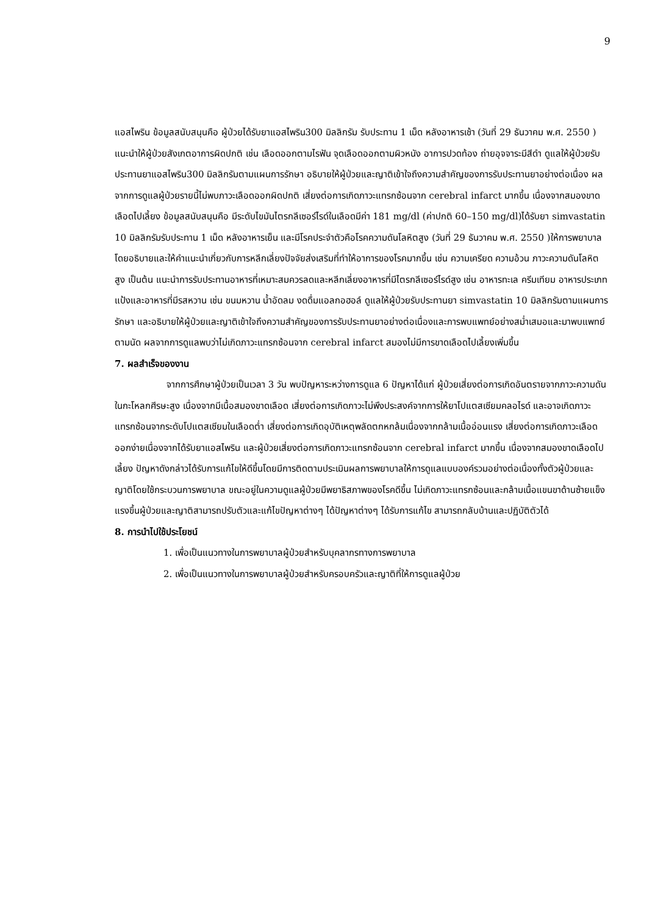9
แอสไพริน ข้อมูลสนับสนุนคือ ผู้ป่วยได้รับยาแอสไพริน300 มิลลิกรัม รับประทาน 1 เม็ด หลังอาหารเช้า (วันที่ 29 ธันวาคม พ.ศ. 2550 ) แนะนำให้ผู้ป่วยสังเกตอาการผิดปกติ เช่น เลือดออกตามไรฟัน จุดเลือดออกตามผิวหนัง อาการปวดท้อง ถ่ายอุจจาระมีสีดำ ดูแลให้ผู้ป่วยรับประทานยาแอสไพริน300 มิลลิกรัมตามแผนการรักษา อธิบายให้ผู้ป่วยและญาติเข้าใจถึงความสำคัญของการรับประทานยาอย่างต่อเนื่อง ผลจากการดูแลผู้ป่วยรายนี้ไม่พบภาวะเลือดออกผิดปกติ เสี่ยงต่อการเกิดภาวะแทรกซ้อนจาก cerebral infarct มากขึ้น เนื่องจากสมองขาดเลือดไปเลี้ยง ข้อมูลสนับสนุนคือ มีระดับไขมันไตรกลีเซอร์ไรด์ในเลือดมีค่า 181 mg/dl (ค่าปกติ 60–150 mg/dl)ได้รับยา simvastatin 10 มิลลิกรัมรับประทาน 1 เม็ด หลังอาหารเย็น และมีโรคประจำตัวคือโรคความดันโลหิตสูง (วันที่ 29 ธันวาคม พ.ศ. 2550 )ให้การพยาบาลโดยอธิบายและให้คำแนะนำเกี่ยวกับการหลีกเลี่ยงปัจจัยส่งเสริมที่ทำให้อาการของโรคมากขึ้น เช่น ความเครียด ความอ้วน ภาวะความดันโลหิตสูง เป็นต้น แนะนำการรับประทานอาหารที่เหมาะสมควรลดและหลีกเลี่ยงอาหารที่มีไตรกลีเซอร์ไรด์สูง เช่น อาหารทะเล ครีมเทียม อาหารประเภทแป้งและอาหารที่มีรสหวาน เช่น ขนมหวาน น้ำอัดลม งดดื่มแอลกอฮอล์ ดูแลให้ผู้ป่วยรับประทานยา simvastatin 10 มิลลิกรัมตามแผนการรักษา และอธิบายให้ผู้ป่วยและญาติเข้าใจถึงความสำคัญของการรับประทานยาอย่างต่อเนื่องและการพบแพทย์อย่างสม่ำเสมอและมาพบแพทย์ตามนัด ผลจากการดูแลพบว่าไม่เกิดภาวะแทรกซ้อนจาก cerebral infarct สมองไม่มีการขาดเลือดไปเลี้ยงเพิ่มขึ้น
7. ผลสำเร็จของงาน
จากการศึกษาผู้ป่วยเป็นเวลา 3 วัน พบปัญหาระหว่างการดูแล 6 ปัญหาได้แก่ ผู้ป่วยเสี่ยงต่อการเกิดอันตรายจากภาวะความดันในกะโหลกศีรษะสูง เนื่องจากมีเนื้อสมองขาดเลือด เสี่ยงต่อการเกิดภาวะไม่พึงประสงค์จากการให้ยาโปแตสเซียมคลอไรด์ และอาจเกิดภาวะแทรกซ้อนจากระดับโปแตสเซียมในเลือดต่ำ เสี่ยงต่อการเกิดอุบัติเหตุพลัดตกหกล้มเนื่องจากกล้ามเนื้ออ่อนแรง เสี่ยงต่อการเกิดภาวะเลือดออกง่ายเนื่องจากได้รับยาแอสไพริน และผู้ป่วยเสี่ยงต่อการเกิดภาวะแทรกซ้อนจาก cerebral infarct มากขึ้น เนื่องจากสมองขาดเลือดไปเลี้ยง ปัญหาดังกล่าวได้รับการแก้ไขให้ดีขึ้นโดยมีการติดตามประเมินผลการพยาบาลให้การดูแลแบบองค์รวมอย่างต่อเนื่องทั้งตัวผู้ป่วยและญาติโดยใช้กระบวนการพยาบาล ขณะอยู่ในความดูแลผู้ป่วยมีพยาธิสภาพของโรคดีขึ้น ไม่เกิดภาวะแทรกซ้อนและกล้ามเนื้อแขนขาด้านซ้ายแข็งแรงขึ้นผู้ป่วยและญาติสามารถปรับตัวและแก้ไขปัญหาต่างๆ ได้ปัญหาต่างๆ ได้รับการแก้ไข สามารถกลับบ้านและปฏิบัติตัวได้
8. การนำไปใช้ประโยชน์
1. เพื่อเป็นแนวทางในการพยาบาลผู้ป่วยสำหรับบุคลากรทางการพยาบาล
2. เพื่อเป็นแนวทางในการพยาบาลผู้ป่วยสำหรับครอบครัวและญาติที่ให้การดูแลผู้ป่วย